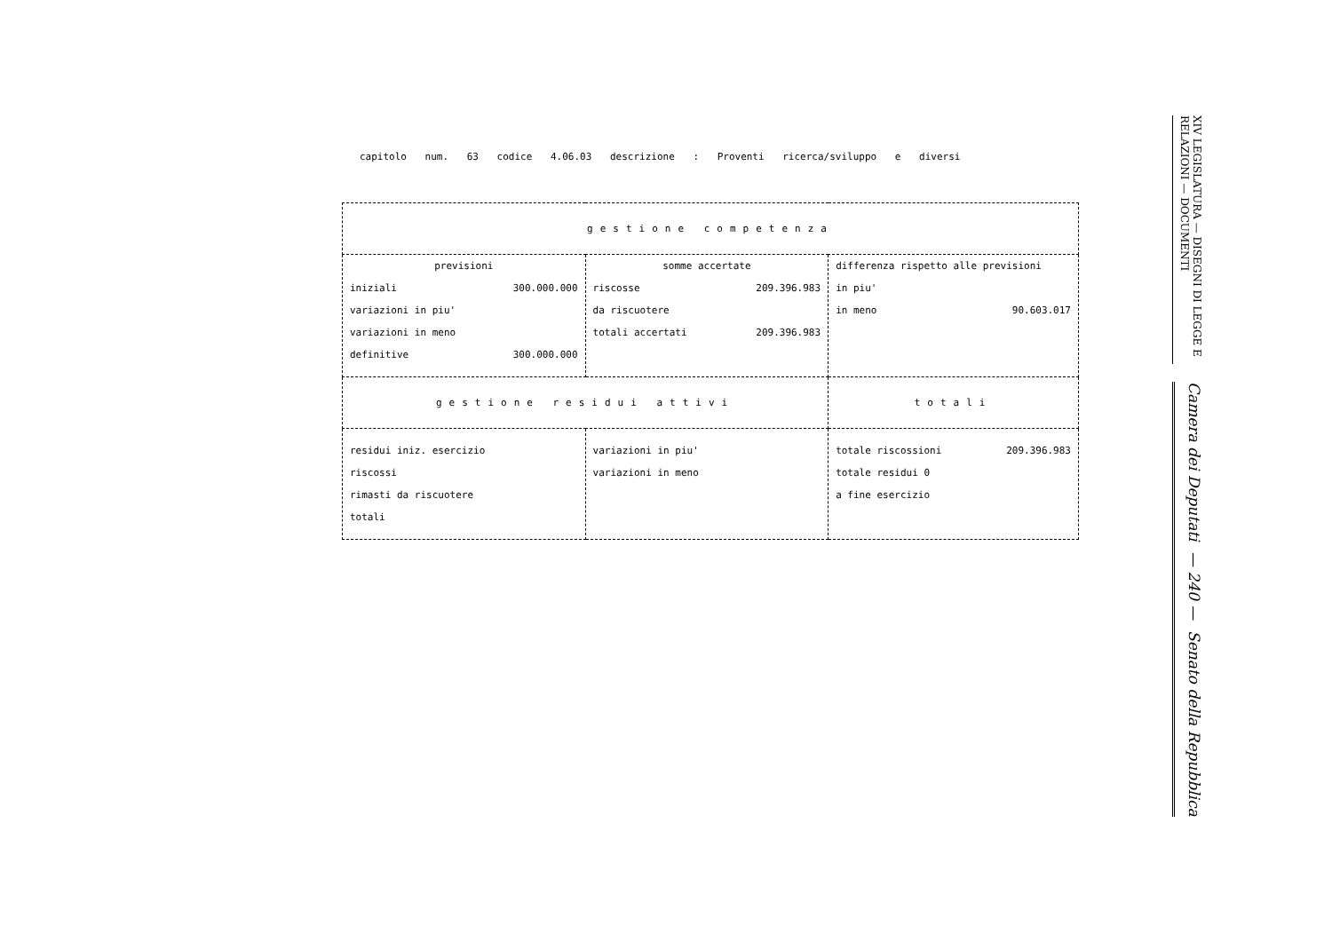capitolo num. 63 codice 4.06.03 descrizione : Proventi ricerca/sviluppo e diversi
| gestione competenza | | |
| previsioni iniziali 300.000.000 variazioni in piu' variazioni in meno definitive 300.000.000 | somme accertate riscosse 209.396.983 da riscuotere totali accertati 209.396.983 | differenza rispetto alle previsioni in piu' in meno 90.603.017 |
| gestione residui attivi | | totali |
| residui iniz. esercizio riscossi rimasti da riscuotere totali | variazioni in piu' variazioni in meno | totale riscossioni 209.396.983 totale residui 0 a fine esercizio |
Camera dei Deputati — 240 — Senato della Repubblica
XIV LEGISLATURA — DISEGNI DI LEGGE E RELAZIONI — DOCUMENTI